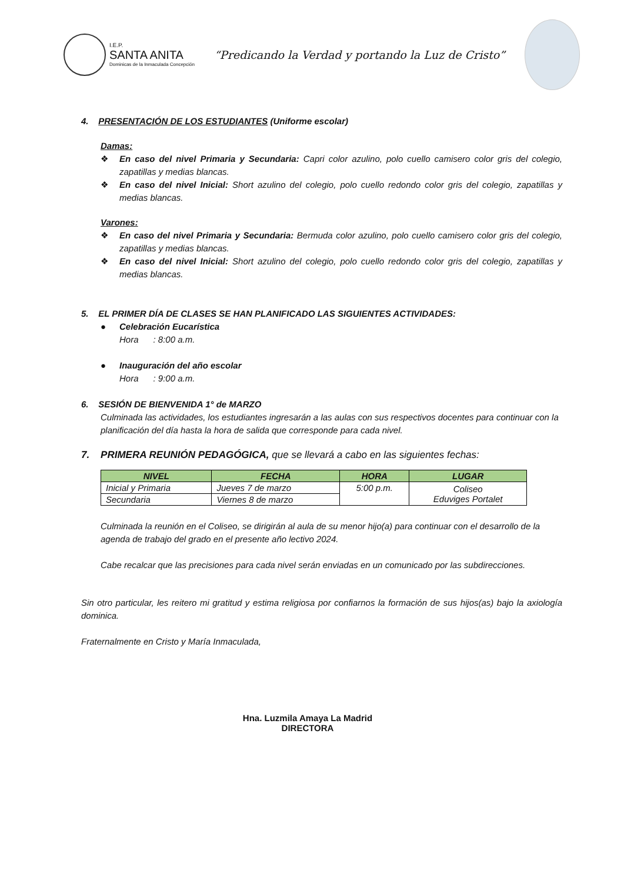I.E.P.
SANTA ANITA
Dominicas de la Inmaculada Concepción
“Predicando la Verdad y portando la Luz de Cristo”
4. PRESENTACIÓN DE LOS ESTUDIANTES (Uniforme escolar)
Damas:
❖
En caso del nivel Primaria y Secundaria: Capri color azulino, polo cuello camisero color gris del colegio, zapatillas y medias blancas.
❖
En caso del nivel Inicial: Short azulino del colegio, polo cuello redondo color gris del colegio, zapatillas y medias blancas.
Varones:
❖
En caso del nivel Primaria y Secundaria: Bermuda color azulino, polo cuello camisero color gris del colegio, zapatillas y medias blancas.
❖
En caso del nivel Inicial: Short azulino del colegio, polo cuello redondo color gris del colegio, zapatillas y medias blancas.
5. EL PRIMER DÍA DE CLASES SE HAN PLANIFICADO LAS SIGUIENTES ACTIVIDADES:
●
Celebración Eucarística
Hora : 8:00 a.m.
●
Inauguración del año escolar
Hora : 9:00 a.m.
6. SESIÓN DE BIENVENIDA 1° de MARZO
Culminada las actividades, los estudiantes ingresarán a las aulas con sus respectivos docentes para continuar con la planificación del día hasta la hora de salida que corresponde para cada nivel.
7. PRIMERA REUNIÓN PEDAGÓGICA, que se llevará a cabo en las siguientes fechas:
| NIVEL | FECHA | HORA | LUGAR |
| --- | --- | --- | --- |
| Inicial y Primaria | Jueves 7 de marzo | 5:00 p.m. | Coliseo Eduviges Portalet |
| Secundaria | Viernes 8 de marzo | | |
Culminada la reunión en el Coliseo, se dirigirán al aula de su menor hijo(a) para continuar con el desarrollo de la agenda de trabajo del grado en el presente año lectivo 2024.
Cabe recalcar que las precisiones para cada nivel serán enviadas en un comunicado por las subdirecciones.
Sin otro particular, les reitero mi gratitud y estima religiosa por confiarnos la formación de sus hijos(as) bajo la axiología dominica.
Fraternalmente en Cristo y María Inmaculada,
Hna. Luzmila Amaya La Madrid
DIRECTORA